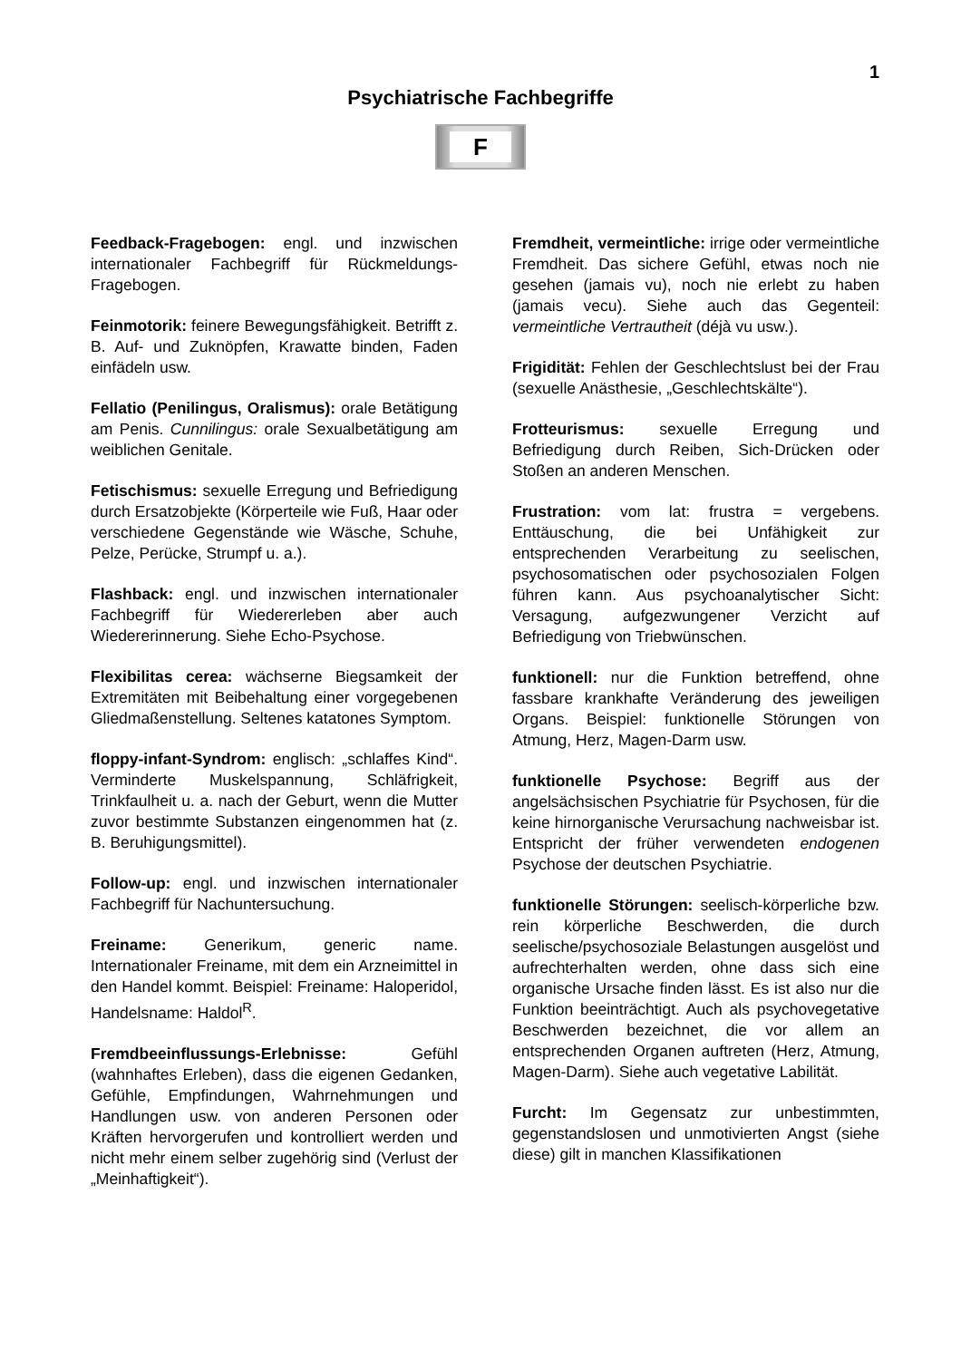1
Psychiatrische Fachbegriffe
F
Feedback-Fragebogen: engl. und inzwischen internationaler Fachbegriff für Rückmeldungs-Fragebogen.
Feinmotorik: feinere Bewegungsfähigkeit. Betrifft z. B. Auf- und Zuknöpfen, Krawatte binden, Faden einfädeln usw.
Fellatio (Penilingus, Oralismus): orale Betätigung am Penis. Cunnilingus: orale Sexualbetätigung am weiblichen Genitale.
Fetischismus: sexuelle Erregung und Befriedigung durch Ersatzobjekte (Körperteile wie Fuß, Haar oder verschiedene Gegenstände wie Wäsche, Schuhe, Pelze, Perücke, Strumpf u. a.).
Flashback: engl. und inzwischen internationaler Fachbegriff für Wiedererleben aber auch Wiedererinnerung. Siehe Echo-Psychose.
Flexibilitas cerea: wächserne Biegsamkeit der Extremitäten mit Beibehaltung einer vorgegebenen Gliedmaßenstellung. Seltenes katatones Symptom.
floppy-infant-Syndrom: englisch: „schlaffes Kind“. Verminderte Muskelspannung, Schläfrigkeit, Trinkfaulheit u. a. nach der Geburt, wenn die Mutter zuvor bestimmte Substanzen eingenommen hat (z. B. Beruhigungsmittel).
Follow-up: engl. und inzwischen internationaler Fachbegriff für Nachuntersuchung.
Freiname: Generikum, generic name. Internationaler Freiname, mit dem ein Arzneimittel in den Handel kommt. Beispiel: Freiname: Haloperidol, Handelsname: Haldol<sup>R</sup>.
Fremdbeeinflussungs-Erlebnisse: Gefühl (wahnhaftes Erleben), dass die eigenen Gedanken, Gefühle, Empfindungen, Wahrnehmungen und Handlungen usw. von anderen Personen oder Kräften hervorgerufen und kontrolliert werden und nicht mehr einem selber zugehörig sind (Verlust der „Meinhaftigkeit“).
Fremdheit, vermeintliche: irrige oder vermeintliche Fremdheit. Das sichere Gefühl, etwas noch nie gesehen (jamais vu), noch nie erlebt zu haben (jamais vecu). Siehe auch das Gegenteil: vermeintliche Vertrautheit (déjà vu usw.).
Frigidität: Fehlen der Geschlechtslust bei der Frau (sexuelle Anästhesie, „Geschlechtskälte“).
Frotteurismus: sexuelle Erregung und Befriedigung durch Reiben, Sich-Drücken oder Stoßen an anderen Menschen.
Frustration: vom lat: frustra = vergebens. Enttäuschung, die bei Unfähigkeit zur entsprechenden Verarbeitung zu seelischen, psychosomatischen oder psychosozialen Folgen führen kann. Aus psychoanalytischer Sicht: Versagung, aufgezwungener Verzicht auf Befriedigung von Triebwünschen.
funktionell: nur die Funktion betreffend, ohne fassbare krankhafte Veränderung des jeweiligen Organs. Beispiel: funktionelle Störungen von Atmung, Herz, Magen-Darm usw.
funktionelle Psychose: Begriff aus der angelsächsischen Psychiatrie für Psychosen, für die keine hirnorganische Verursachung nachweisbar ist. Entspricht der früher verwendeten endogenen Psychose der deutschen Psychiatrie.
funktionelle Störungen: seelisch-körperliche bzw. rein körperliche Beschwerden, die durch seelische/psychosoziale Belastungen ausgelöst und aufrechterhalten werden, ohne dass sich eine organische Ursache finden lässt. Es ist also nur die Funktion beeinträchtigt. Auch als psychovegetative Beschwerden bezeichnet, die vor allem an entsprechenden Organen auftreten (Herz, Atmung, Magen-Darm). Siehe auch vegetative Labilität.
Furcht: Im Gegensatz zur unbestimmten, gegenstandslosen und unmotivierten Angst (siehe diese) gilt in manchen Klassifikationen